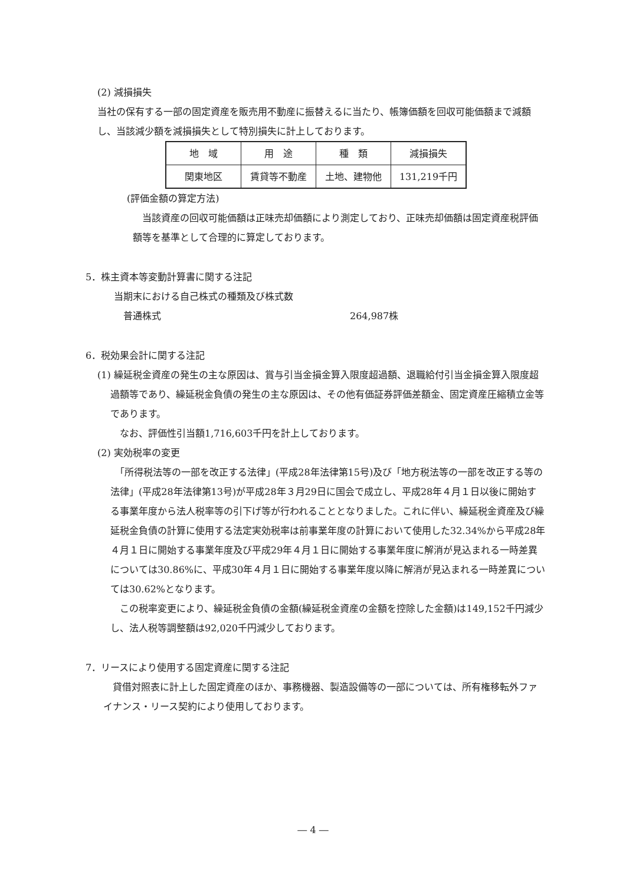(2) 減損損失
当社の保有する一部の固定資産を販売用不動産に振替えるに当たり、帳簿価額を回収可能価額まで減額し、当該減少額を減損損失として特別損失に計上しております。
| 地 域 | 用 途 | 種 類 | 減損損失 |
| 関東地区 | 賃貸等不動産 | 土地、建物他 | 131,219千円 |
(評価金額の算定方法)
当該資産の回収可能価額は正味売却価額により測定しており、正味売却価額は固定資産税評価額等を基準として合理的に算定しております。
5．株主資本等変動計算書に関する注記
当期末における自己株式の種類及び株式数
普通株式 264,987株
6．税効果会計に関する注記
(1) 繰延税金資産の発生の主な原因は、賞与引当金損金算入限度超過額、退職給付引当金損金算入限度超過額等であり、繰延税金負債の発生の主な原因は、その他有価証券評価差額金、固定資産圧縮積立金等であります。
なお、評価性引当額1,716,603千円を計上しております。
(2) 実効税率の変更
「所得税法等の一部を改正する法律」(平成28年法律第15号)及び「地方税法等の一部を改正する等の法律」(平成28年法律第13号)が平成28年３月29日に国会で成立し、平成28年４月１日以後に開始する事業年度から法人税率等の引下げ等が行われることとなりました。これに伴い、繰延税金資産及び繰延税金負債の計算に使用する法定実効税率は前事業年度の計算において使用した32.34%から平成28年４月１日に開始する事業年度及び平成29年４月１日に開始する事業年度に解消が見込まれる一時差異については30.86%に、平成30年４月１日に開始する事業年度以降に解消が見込まれる一時差異については30.62%となります。
この税率変更により、繰延税金負債の金額(繰延税金資産の金額を控除した金額)は149,152千円減少し、法人税等調整額は92,020千円減少しております。
7．リースにより使用する固定資産に関する注記
貸借対照表に計上した固定資産のほか、事務機器、製造設備等の一部については、所有権移転外ファイナンス・リース契約により使用しております。
― 4 ―